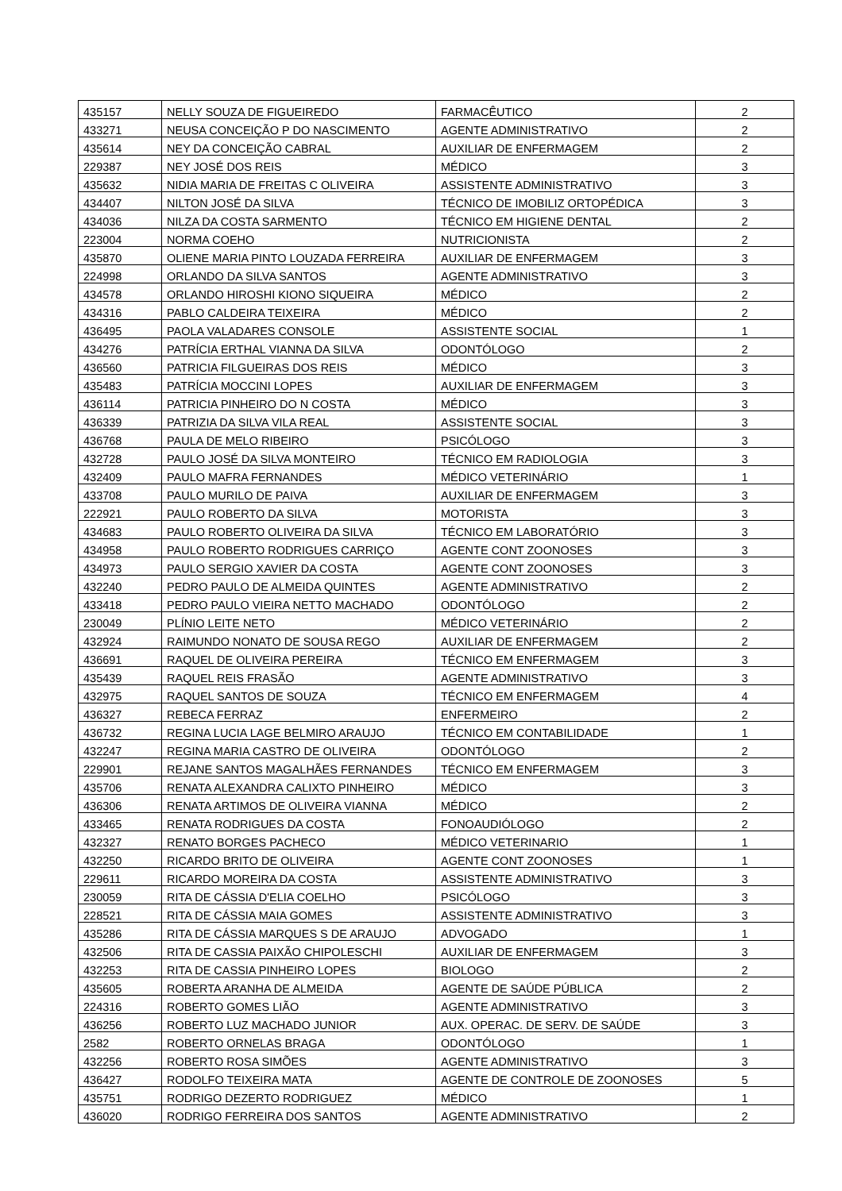| 435157 | NELLY SOUZA DE FIGUEIREDO | FARMACÊUTICO | 2 |
| 433271 | NEUSA CONCEIÇÃO P DO NASCIMENTO | AGENTE ADMINISTRATIVO | 2 |
| 435614 | NEY DA CONCEIÇÃO CABRAL | AUXILIAR DE ENFERMAGEM | 2 |
| 229387 | NEY JOSÉ DOS REIS | MÉDICO | 3 |
| 435632 | NIDIA MARIA DE FREITAS C OLIVEIRA | ASSISTENTE ADMINISTRATIVO | 3 |
| 434407 | NILTON JOSÉ DA SILVA | TÉCNICO DE IMOBILIZ ORTOPÉDICA | 3 |
| 434036 | NILZA DA COSTA SARMENTO | TÉCNICO EM HIGIENE DENTAL | 2 |
| 223004 | NORMA COEHO | NUTRICIONISTA | 2 |
| 435870 | OLIENE MARIA PINTO LOUZADA FERREIRA | AUXILIAR DE ENFERMAGEM | 3 |
| 224998 | ORLANDO DA SILVA SANTOS | AGENTE ADMINISTRATIVO | 3 |
| 434578 | ORLANDO HIROSHI KIONO SIQUEIRA | MÉDICO | 2 |
| 434316 | PABLO CALDEIRA TEIXEIRA | MÉDICO | 2 |
| 436495 | PAOLA VALADARES CONSOLE | ASSISTENTE SOCIAL | 1 |
| 434276 | PATRÍCIA ERTHAL VIANNA DA SILVA | ODONTÓLOGO | 2 |
| 436560 | PATRICIA FILGUEIRAS DOS REIS | MÉDICO | 3 |
| 435483 | PATRÍCIA MOCCINI LOPES | AUXILIAR DE ENFERMAGEM | 3 |
| 436114 | PATRICIA PINHEIRO DO N COSTA | MÉDICO | 3 |
| 436339 | PATRIZIA DA SILVA VILA REAL | ASSISTENTE SOCIAL | 3 |
| 436768 | PAULA DE MELO RIBEIRO | PSICÓLOGO | 3 |
| 432728 | PAULO JOSÉ DA SILVA MONTEIRO | TÉCNICO EM RADIOLOGIA | 3 |
| 432409 | PAULO MAFRA FERNANDES | MÉDICO VETERINÁRIO | 1 |
| 433708 | PAULO MURILO DE PAIVA | AUXILIAR DE ENFERMAGEM | 3 |
| 222921 | PAULO ROBERTO DA SILVA | MOTORISTA | 3 |
| 434683 | PAULO ROBERTO OLIVEIRA DA SILVA | TÉCNICO EM LABORATÓRIO | 3 |
| 434958 | PAULO ROBERTO RODRIGUES CARRIÇO | AGENTE CONT ZOONOSES | 3 |
| 434973 | PAULO SERGIO XAVIER DA COSTA | AGENTE CONT ZOONOSES | 3 |
| 432240 | PEDRO PAULO DE ALMEIDA QUINTES | AGENTE ADMINISTRATIVO | 2 |
| 433418 | PEDRO PAULO VIEIRA NETTO MACHADO | ODONTÓLOGO | 2 |
| 230049 | PLÍNIO LEITE NETO | MÉDICO VETERINÁRIO | 2 |
| 432924 | RAIMUNDO NONATO DE SOUSA REGO | AUXILIAR DE ENFERMAGEM | 2 |
| 436691 | RAQUEL DE OLIVEIRA PEREIRA | TÉCNICO EM ENFERMAGEM | 3 |
| 435439 | RAQUEL REIS FRASÃO | AGENTE ADMINISTRATIVO | 3 |
| 432975 | RAQUEL SANTOS DE SOUZA | TÉCNICO EM ENFERMAGEM | 4 |
| 436327 | REBECA FERRAZ | ENFERMEIRO | 2 |
| 436732 | REGINA LUCIA LAGE BELMIRO ARAUJO | TÉCNICO EM CONTABILIDADE | 1 |
| 432247 | REGINA MARIA CASTRO DE OLIVEIRA | ODONTÓLOGO | 2 |
| 229901 | REJANE SANTOS MAGALHÃES FERNANDES | TÉCNICO EM ENFERMAGEM | 3 |
| 435706 | RENATA ALEXANDRA CALIXTO PINHEIRO | MÉDICO | 3 |
| 436306 | RENATA ARTIMOS DE OLIVEIRA VIANNA | MÉDICO | 2 |
| 433465 | RENATA RODRIGUES DA COSTA | FONOAUDIÓLOGO | 2 |
| 432327 | RENATO BORGES PACHECO | MÉDICO VETERINARIO | 1 |
| 432250 | RICARDO BRITO DE OLIVEIRA | AGENTE CONT ZOONOSES | 1 |
| 229611 | RICARDO MOREIRA DA COSTA | ASSISTENTE ADMINISTRATIVO | 3 |
| 230059 | RITA DE CÁSSIA D'ELIA COELHO | PSICÓLOGO | 3 |
| 228521 | RITA DE CÁSSIA MAIA GOMES | ASSISTENTE ADMINISTRATIVO | 3 |
| 435286 | RITA DE CÁSSIA MARQUES S DE ARAUJO | ADVOGADO | 1 |
| 432506 | RITA DE CASSIA PAIXÃO CHIPOLESCHI | AUXILIAR DE ENFERMAGEM | 3 |
| 432253 | RITA DE CASSIA PINHEIRO LOPES | BIOLOGO | 2 |
| 435605 | ROBERTA ARANHA DE ALMEIDA | AGENTE DE SAÚDE PÚBLICA | 2 |
| 224316 | ROBERTO GOMES LIÃO | AGENTE ADMINISTRATIVO | 3 |
| 436256 | ROBERTO LUZ MACHADO JUNIOR | AUX. OPERAC. DE SERV. DE SAÚDE | 3 |
| 2582 | ROBERTO ORNELAS BRAGA | ODONTÓLOGO | 1 |
| 432256 | ROBERTO ROSA SIMÕES | AGENTE ADMINISTRATIVO | 3 |
| 436427 | RODOLFO TEIXEIRA MATA | AGENTE DE CONTROLE DE ZOONOSES | 5 |
| 435751 | RODRIGO DEZERTO RODRIGUEZ | MÉDICO | 1 |
| 436020 | RODRIGO FERREIRA DOS SANTOS | AGENTE ADMINISTRATIVO | 2 |